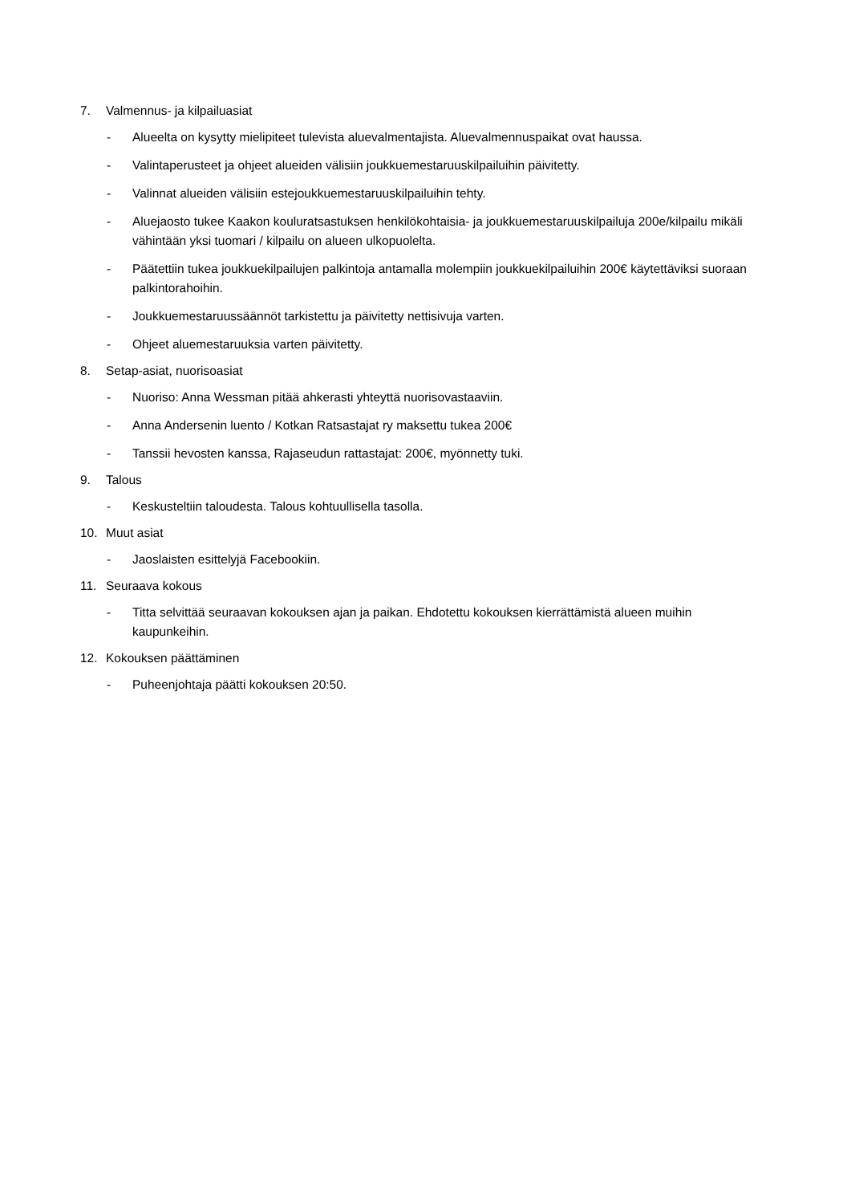7. Valmennus- ja kilpailuasiat
- Alueelta on kysytty mielipiteet tulevista aluevalmentajista. Aluevalmennuspaikat ovat haussa.
- Valintaperusteet ja ohjeet alueiden välisiin joukkuemestaruuskilpailuihin päivitetty.
- Valinnat alueiden välisiin estejoukkuemestaruuskilpailuihin tehty.
- Aluejaosto tukee Kaakon kouluratsastuksen henkilökohtaisia- ja joukkuemestaruuskilpailuja 200e/kilpailu mikäli vähintään yksi tuomari / kilpailu on alueen ulkopuolelta.
- Päätettiin tukea joukkuekilpailujen palkintoja antamalla molempiin joukkuekilpailuihin 200€ käytettäviksi suoraan palkintorahoihin.
- Joukkuemestaruussäännöt tarkistettu ja päivitetty nettisivuja varten.
- Ohjeet aluemestaruuksia varten päivitetty.
8. Setap-asiat, nuorisoasiat
- Nuoriso: Anna Wessman pitää ahkerasti yhteyttä nuorisovastaaviin.
- Anna Andersenin luento / Kotkan Ratsastajat ry maksettu tukea 200€
- Tanssii hevosten kanssa, Rajaseudun rattastajat: 200€, myönnetty tuki.
9. Talous
- Keskusteltiin taloudesta. Talous kohtuullisella tasolla.
10. Muut asiat
- Jaoslaisten esittelyjä Facebookiin.
11. Seuraava kokous
- Titta selvittää seuraavan kokouksen ajan ja paikan. Ehdotettu kokouksen kierrättämistä alueen muihin kaupunkeihin.
12. Kokouksen päättäminen
- Puheenjohtaja päätti kokouksen 20:50.